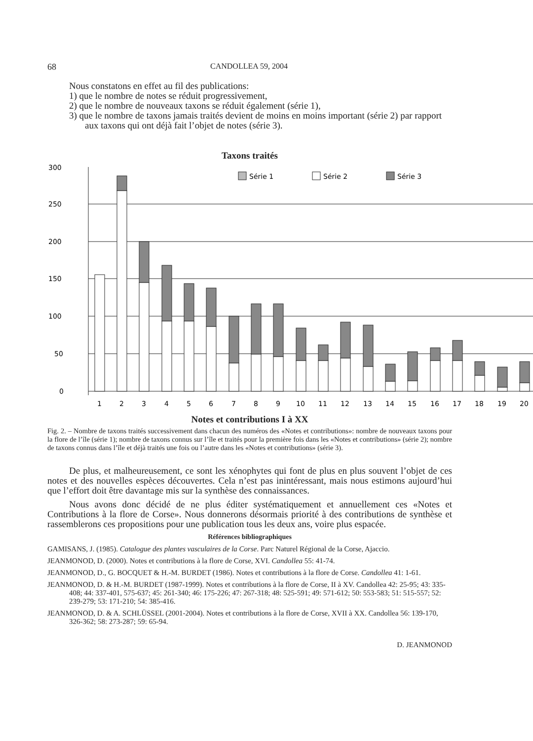68 CANDOLLEA 59, 2004
Nous constatons en effet au fil des publications:
1) que le nombre de notes se réduit progressivement,
2) que le nombre de nouveaux taxons se réduit également (série 1),
3) que le nombre de taxons jamais traités devient de moins en moins important (série 2) par rapport aux taxons qui ont déjà fait l’objet de notes (série 3).
Taxons traités
300
250
200
150
100
50
0
Série 1
Série 2
Série 3
1
2
3
4
5
6
7
8
9
10
11
12
13
14
15
16
17
18
19
20
Notes et contributions I à XX
Fig. 2. – Nombre de taxons traités successivement dans chacun des numéros des «Notes et contributions»: nombre de nouveaux taxons pour la flore de l’île (série 1); nombre de taxons connus sur l’île et traités pour la première fois dans les «Notes et contributions» (série 2); nombre de taxons connus dans l’île et déjà traités une fois ou l’autre dans les «Notes et contributions» (série 3).
De plus, et malheureusement, ce sont les xénophytes qui font de plus en plus souvent l’objet de ces notes et des nouvelles espèces découvertes. Cela n’est pas inintéressant, mais nous estimons aujourd’hui que l’effort doit être davantage mis sur la synthèse des connaissances.
Nous avons donc décidé de ne plus éditer systématiquement et annuellement ces «Notes et Contributions à la flore de Corse». Nous donnerons désormais priorité à des contributions de synthèse et rassemblerons ces propositions pour une publication tous les deux ans, voire plus espacée.
Références bibliographiques
GAMISANS, J. (1985). Catalogue des plantes vasculaires de la Corse. Parc Naturel Régional de la Corse, Ajaccio.
JEANMONOD, D. (2000). Notes et contributions à la flore de Corse, XVI. Candollea 55: 41-74.
JEANMONOD, D., G. BOCQUET & H.-M. BURDET (1986). Notes et contributions à la flore de Corse. Candollea 41: 1-61.
JEANMONOD, D. & H.-M. BURDET (1987-1999). Notes et contributions à la flore de Corse, II à XV. Candollea 42: 25-95; 43: 335-408; 44: 337-401, 575-637; 45: 261-340; 46: 175-226; 47: 267-318; 48: 525-591; 49: 571-612; 50: 553-583; 51: 515-557; 52: 239-279; 53: 171-210; 54: 385-416.
JEANMONOD, D. & A. SCHLÜSSEL (2001-2004). Notes et contributions à la flore de Corse, XVII à XX. Candollea 56: 139-170, 326-362; 58: 273-287; 59: 65-94.
D. JEANMONOD